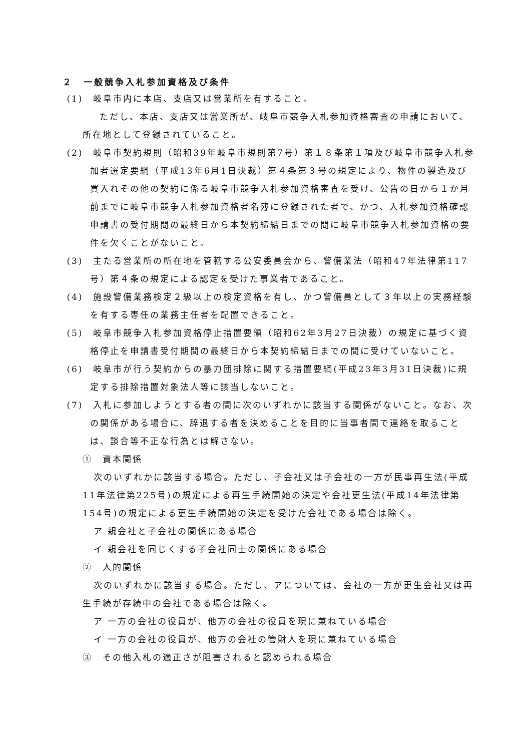２　一般競争入札参加資格及び条件
(1)　岐阜市内に本店、支店又は営業所を有すること。
　ただし、本店、支店又は営業所が、岐阜市競争入札参加資格審査の申請において、所在地として登録されていること。
(2)　岐阜市契約規則（昭和39年岐阜市規則第7号）第１８条第１項及び岐阜市競争入札参加者選定要綱（平成13年6月1日決裁）第４条第３号の規定により、物件の製造及び買入れその他の契約に係る岐阜市競争入札参加資格審査を受け、公告の日から１か月前までに岐阜市競争入札参加資格者名簿に登録された者で、かつ、入札参加資格確認申請書の受付期間の最終日から本契約締結日までの間に岐阜市競争入札参加資格の要件を欠くことがないこと。
(3)　主たる営業所の所在地を管轄する公安委員会から、警備業法（昭和47年法律第117号）第４条の規定による認定を受けた事業者であること。
(4)　施設警備業務検定２級以上の検定資格を有し、かつ警備員として３年以上の実務経験を有する専任の業務主任者を配置できること。
(5)　岐阜市競争入札参加資格停止措置要領（昭和62年3月27日決裁）の規定に基づく資格停止を申請書受付期間の最終日から本契約締結日までの間に受けていないこと。
(6)　岐阜市が行う契約からの暴力団排除に関する措置要綱(平成23年3月31日決裁)に規定する排除措置対象法人等に該当しないこと。
(7)　入札に参加しようとする者の間に次のいずれかに該当する関係がないこと。なお、次の関係がある場合に、辞退する者を決めることを目的に当事者間で連絡を取ることは、談合等不正な行為とは解さない。
①　資本関係
次のいずれかに該当する場合。ただし、子会社又は子会社の一方が民事再生法(平成11年法律第225号)の規定による再生手続開始の決定や会社更生法(平成14年法律第154号)の規定による更生手続開始の決定を受けた会社である場合は除く。
ア 親会社と子会社の関係にある場合
イ 親会社を同じくする子会社同士の関係にある場合
②　人的関係
次のいずれかに該当する場合。ただし、アについては、会社の一方が更生会社又は再生手続が存続中の会社である場合は除く。
ア 一方の会社の役員が、他方の会社の役員を現に兼ねている場合
イ 一方の会社の役員が、他方の会社の管財人を現に兼ねている場合
③　その他入札の適正さが阻害されると認められる場合